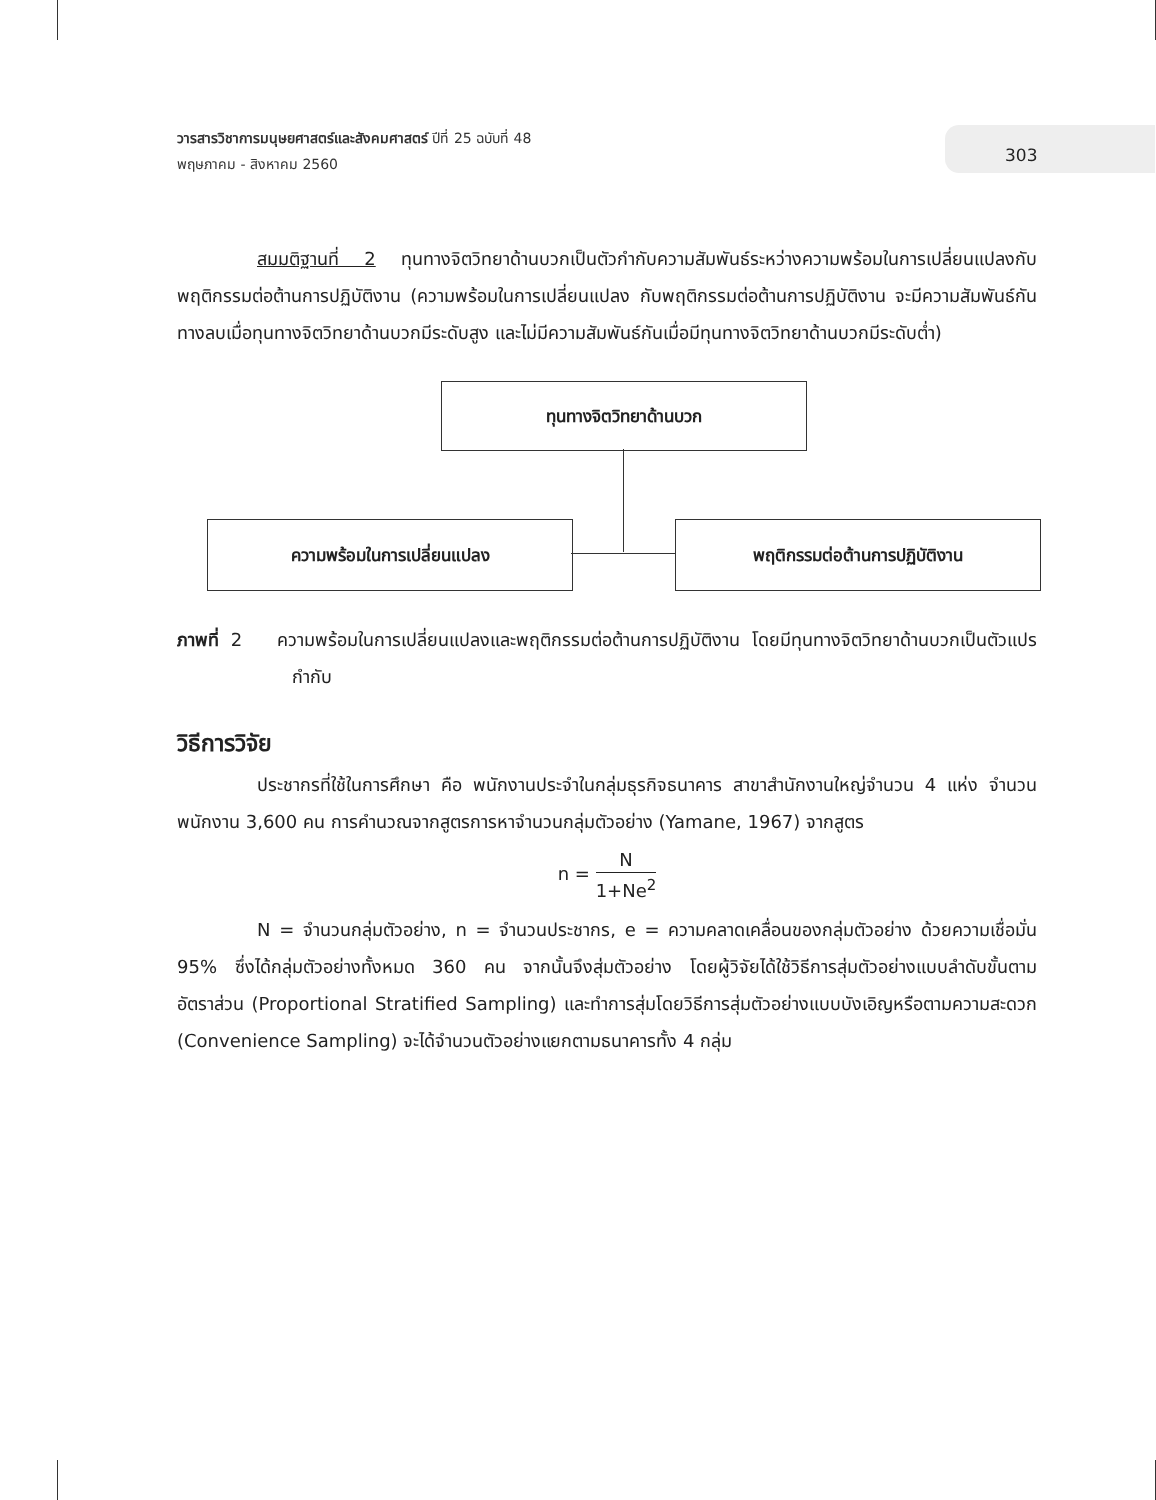วารสารวิชาการมนุษยศาสตร์และสังคมศาสตร์ ปีที่ 25 ฉบับที่ 48
พฤษภาคม - สิงหาคม 2560
303
สมมติฐานที่ 2 ทุนทางจิตวิทยาด้านบวกเป็นตัวกำกับความสัมพันธ์ระหว่างความพร้อมในการเปลี่ยนแปลงกับพฤติกรรมต่อต้านการปฏิบัติงาน (ความพร้อมในการเปลี่ยนแปลง กับพฤติกรรมต่อต้านการปฏิบัติงาน จะมีความสัมพันธ์กันทางลบเมื่อทุนทางจิตวิทยาด้านบวกมีระดับสูง และไม่มีความสัมพันธ์กันเมื่อมีทุนทางจิตวิทยาด้านบวกมีระดับต่ำ)
ทุนทางจิตวิทยาด้านบวก
ความพร้อมในการเปลี่ยนแปลง พฤติกรรมต่อต้านการปฏิบัติงาน
ภาพที่ 2 ความพร้อมในการเปลี่ยนแปลงและพฤติกรรมต่อต้านการปฏิบัติงาน โดยมีทุนทางจิตวิทยาด้านบวกเป็นตัวแปรกำกับ
วิธีการวิจัย
ประชากรที่ใช้ในการศึกษา คือ พนักงานประจำในกลุ่มธุรกิจธนาคาร สาขาสำนักงานใหญ่จำนวน 4 แห่ง จำนวนพนักงาน 3,600 คน การคำนวณจากสูตรการหาจำนวนกลุ่มตัวอย่าง (Yamane, 1967) จากสูตร
n = N 1+Ne<sup>2</sup>
N = จำนวนกลุ่มตัวอย่าง, n = จำนวนประชากร, e = ความคลาดเคลื่อนของกลุ่มตัวอย่าง ด้วยความเชื่อมั่น 95% ซึ่งได้กลุ่มตัวอย่างทั้งหมด 360 คน จากนั้นจึงสุ่มตัวอย่าง โดยผู้วิจัยได้ใช้วิธีการสุ่มตัวอย่างแบบลำดับขั้นตามอัตราส่วน (Proportional Stratified Sampling) และทำการสุ่มโดยวิธีการสุ่มตัวอย่างแบบบังเอิญหรือตามความสะดวก (Convenience Sampling) จะได้จำนวนตัวอย่างแยกตามธนาคารทั้ง 4 กลุ่ม